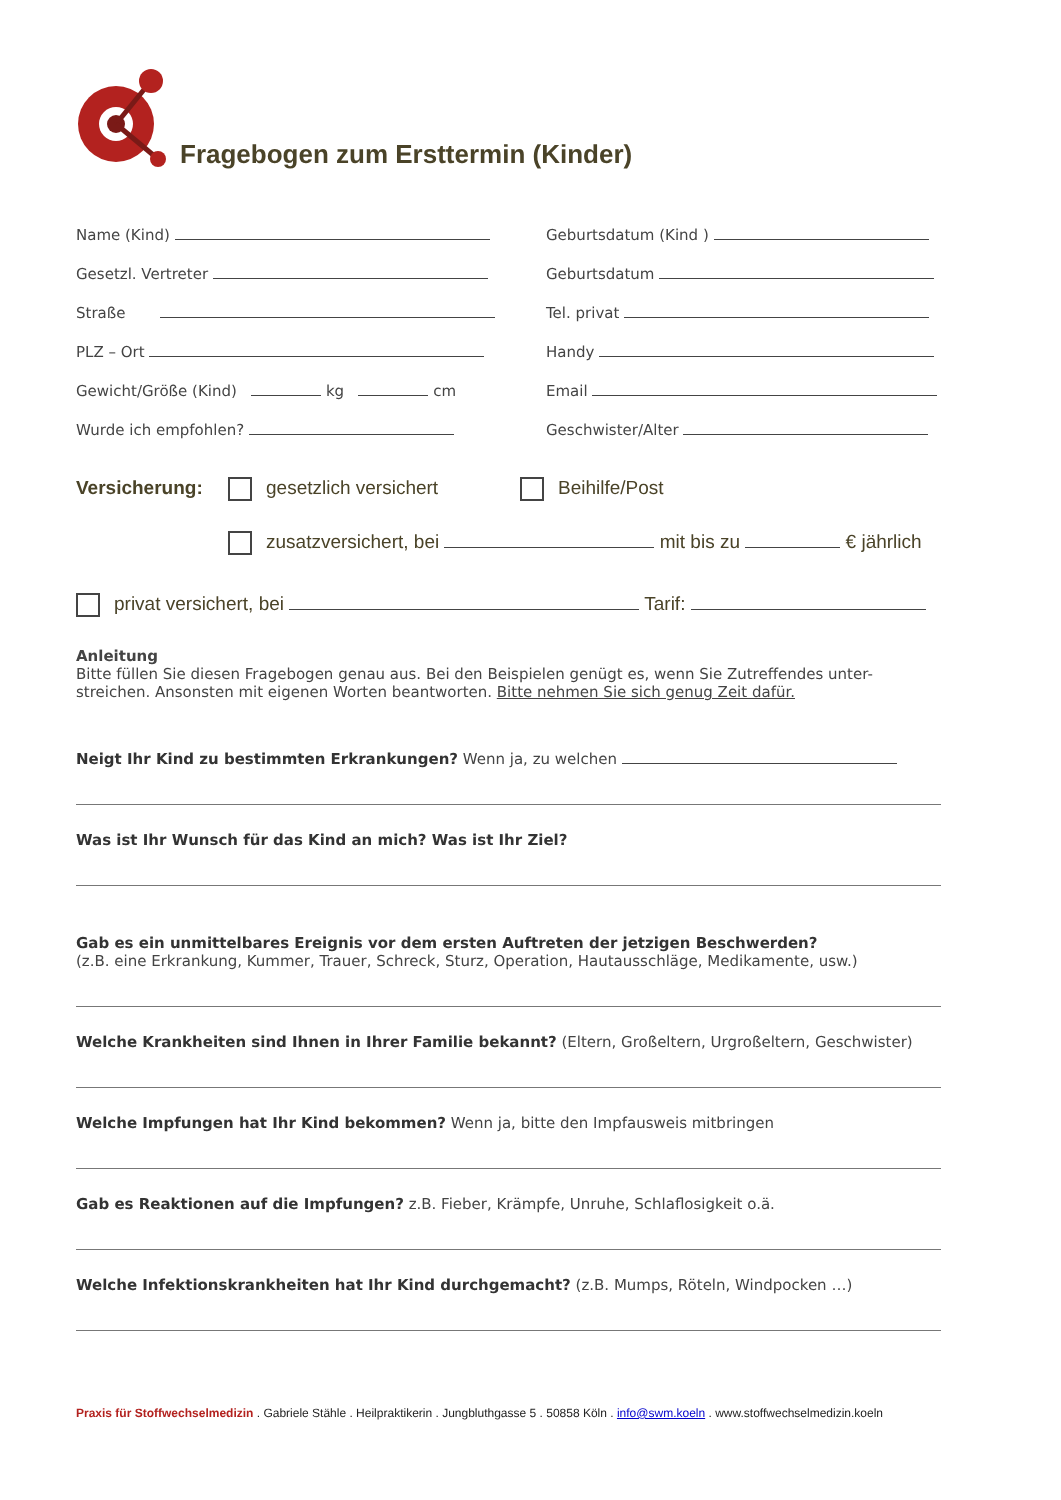Fragebogen zum Ersttermin (Kinder)
Name (Kind) Geburtsdatum (Kind )
Gesetzl. Vertreter Geburtsdatum
Straße Tel. privat
PLZ – Ort Handy
Gewicht/Größe (Kind) kg cm Email
Wurde ich empfohlen? Geschwister/Alter
Versicherung: gesetzlich versichert Beihilfe/Post
zusatzversichert, bei mit bis zu € jährlich
privat versichert, bei Tarif:
Anleitung
Bitte füllen Sie diesen Fragebogen genau aus. Bei den Beispielen genügt es, wenn Sie Zutreffendes unter-streichen. Ansonsten mit eigenen Worten beantworten. Bitte nehmen Sie sich genug Zeit dafür.
Neigt Ihr Kind zu bestimmten Erkrankungen? Wenn ja, zu welchen
Was ist Ihr Wunsch für das Kind an mich? Was ist Ihr Ziel?
Gab es ein unmittelbares Ereignis vor dem ersten Auftreten der jetzigen Beschwerden?
(z.B. eine Erkrankung, Kummer, Trauer, Schreck, Sturz, Operation, Hautausschläge, Medikamente, usw.)
Welche Krankheiten sind Ihnen in Ihrer Familie bekannt? (Eltern, Großeltern, Urgroßeltern, Geschwister)
Welche Impfungen hat Ihr Kind bekommen? Wenn ja, bitte den Impfausweis mitbringen
Gab es Reaktionen auf die Impfungen? z.B. Fieber, Krämpfe, Unruhe, Schlaflosigkeit o.ä.
Welche Infektionskrankheiten hat Ihr Kind durchgemacht? (z.B. Mumps, Röteln, Windpocken …)
Praxis für Stoffwechselmedizin . Gabriele Stähle . Heilpraktikerin . Jungbluthgasse 5 . 50858 Köln . info@swm.koeln . www.stoffwechselmedizin.koeln